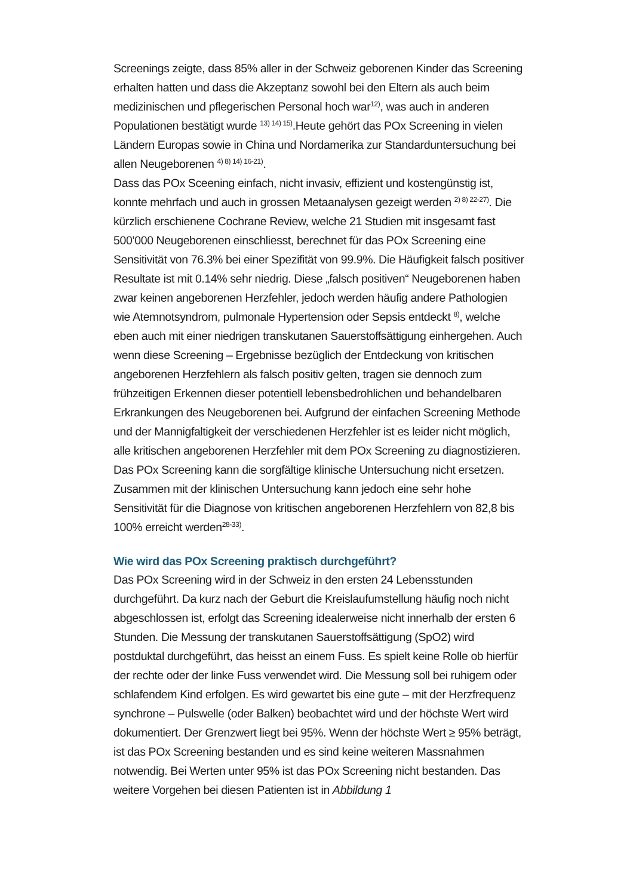Screenings zeigte, dass 85% aller in der Schweiz geborenen Kinder das Screening erhalten hatten und dass die Akzeptanz sowohl bei den Eltern als auch beim medizinischen und pflegerischen Personal hoch war<sup>12)</sup>, was auch in anderen Populationen bestätigt wurde <sup>13) 14) 15)</sup>.Heute gehört das POx Screening in vielen Ländern Europas sowie in China und Nordamerika zur Standarduntersuchung bei allen Neugeborenen <sup>4) 8) 14) 16-21)</sup>.
Dass das POx Sceening einfach, nicht invasiv, effizient und kostengünstig ist, konnte mehrfach und auch in grossen Metaanalysen gezeigt werden <sup>2) 8) 22-27)</sup>. Die kürzlich erschienene Cochrane Review, welche 21 Studien mit insgesamt fast 500’000 Neugeborenen einschliesst, berechnet für das POx Screening eine Sensitivität von 76.3% bei einer Spezifität von 99.9%. Die Häufigkeit falsch positiver Resultate ist mit 0.14% sehr niedrig. Diese „falsch positiven“ Neugeborenen haben zwar keinen angeborenen Herzfehler, jedoch werden häufig andere Pathologien wie Atemnotsyndrom, pulmonale Hypertension oder Sepsis entdeckt <sup>8)</sup>, welche eben auch mit einer niedrigen transkutanen Sauerstoffsättigung einhergehen. Auch wenn diese Screening – Ergebnisse bezüglich der Entdeckung von kritischen angeborenen Herzfehlern als falsch positiv gelten, tragen sie dennoch zum frühzeitigen Erkennen dieser potentiell lebensbedrohlichen und behandelbaren Erkrankungen des Neugeborenen bei. Aufgrund der einfachen Screening Methode und der Mannigfaltigkeit der verschiedenen Herzfehler ist es leider nicht möglich, alle kritischen angeborenen Herzfehler mit dem POx Screening zu diagnostizieren. Das POx Screening kann die sorgfältige klinische Untersuchung nicht ersetzen. Zusammen mit der klinischen Untersuchung kann jedoch eine sehr hohe Sensitivität für die Diagnose von kritischen angeborenen Herzfehlern von 82,8 bis 100% erreicht werden<sup>28-33)</sup>.
Wie wird das POx Screening praktisch durchgeführt?
Das POx Screening wird in der Schweiz in den ersten 24 Lebensstunden durchgeführt. Da kurz nach der Geburt die Kreislaufumstellung häufig noch nicht abgeschlossen ist, erfolgt das Screening idealerweise nicht innerhalb der ersten 6 Stunden. Die Messung der transkutanen Sauerstoffsättigung (SpO2) wird postduktal durchgeführt, das heisst an einem Fuss. Es spielt keine Rolle ob hierfür der rechte oder der linke Fuss verwendet wird. Die Messung soll bei ruhigem oder schlafendem Kind erfolgen. Es wird gewartet bis eine gute – mit der Herzfrequenz synchrone – Pulswelle (oder Balken) beobachtet wird und der höchste Wert wird dokumentiert. Der Grenzwert liegt bei 95%. Wenn der höchste Wert ≥ 95% beträgt, ist das POx Screening bestanden und es sind keine weiteren Massnahmen notwendig. Bei Werten unter 95% ist das POx Screening nicht bestanden. Das weitere Vorgehen bei diesen Patienten ist in Abbildung 1